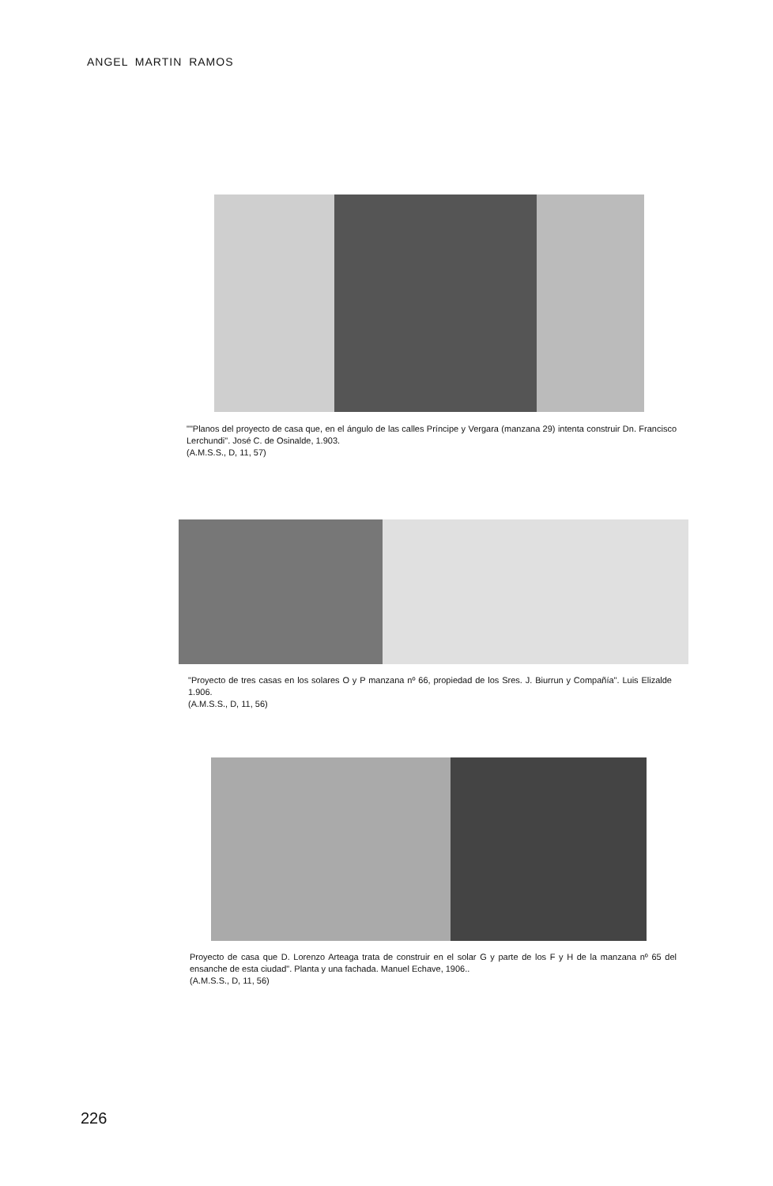ANGEL MARTIN RAMOS
""Planos del proyecto de casa que, en el ángulo de las calles Príncipe y Vergara (manzana 29) intenta construir Dn. Francisco Lerchundi". José C. de Osinalde, 1.903.
(A.M.S.S., D, 11, 57)
"Proyecto de tres casas en los solares O y P manzana nº 66, propiedad de los Sres. J. Biurrun y Compañía". Luis Elizalde 1.906.
(A.M.S.S., D, 11, 56)
Proyecto de casa que D. Lorenzo Arteaga trata de construir en el solar G y parte de los F y H de la manzana nº 65 del ensanche de esta ciudad". Planta y una fachada. Manuel Echave, 1906..
(A.M.S.S., D, 11, 56)
226